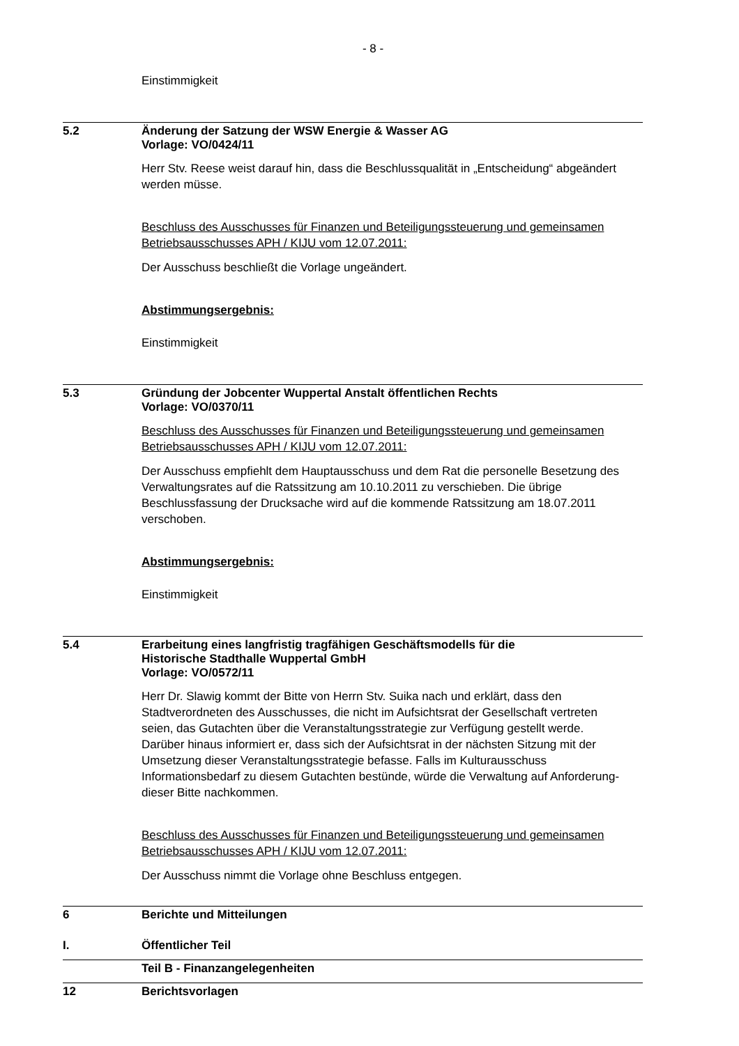- 8 -
Einstimmigkeit
5.2 Änderung der Satzung der WSW Energie & Wasser AG
Vorlage: VO/0424/11
Herr Stv. Reese weist darauf hin, dass die Beschlussqualität in „Entscheidung“ abgeändert werden müsse.
Beschluss des Ausschusses für Finanzen und Beteiligungssteuerung und gemeinsamen Betriebsausschusses APH / KIJU vom 12.07.2011:
Der Ausschuss beschließt die Vorlage ungeändert.
Abstimmungsergebnis:
Einstimmigkeit
5.3 Gründung der Jobcenter Wuppertal Anstalt öffentlichen Rechts
Vorlage: VO/0370/11
Beschluss des Ausschusses für Finanzen und Beteiligungssteuerung und gemeinsamen Betriebsausschusses APH / KIJU vom 12.07.2011:
Der Ausschuss empfiehlt dem Hauptausschuss und dem Rat die personelle Besetzung des Verwaltungsrates auf die Ratssitzung am 10.10.2011 zu verschieben. Die übrige Beschlussfassung der Drucksache wird auf die kommende Ratssitzung am 18.07.2011 verschoben.
Abstimmungsergebnis:
Einstimmigkeit
5.4 Erarbeitung eines langfristig tragfähigen Geschäftsmodells für die
Historische Stadthalle Wuppertal GmbH
Vorlage: VO/0572/11
Herr Dr. Slawig kommt der Bitte von Herrn Stv. Suika nach und erklärt, dass den Stadtverordneten des Ausschusses, die nicht im Aufsichtsrat der Gesellschaft vertreten seien, das Gutachten über die Veranstaltungsstrategie zur Verfügung gestellt werde. Darüber hinaus informiert er, dass sich der Aufsichtsrat in der nächsten Sitzung mit der Umsetzung dieser Veranstaltungsstrategie befasse. Falls im Kulturausschuss Informationsbedarf zu diesem Gutachten bestünde, würde die Verwaltung auf Anforderung- dieser Bitte nachkommen.
Beschluss des Ausschusses für Finanzen und Beteiligungssteuerung und gemeinsamen Betriebsausschusses APH / KIJU vom 12.07.2011:
Der Ausschuss nimmt die Vorlage ohne Beschluss entgegen.
6 Berichte und Mitteilungen
I. Öffentlicher Teil
Teil B - Finanzangelegenheiten
12 Berichtsvorlagen